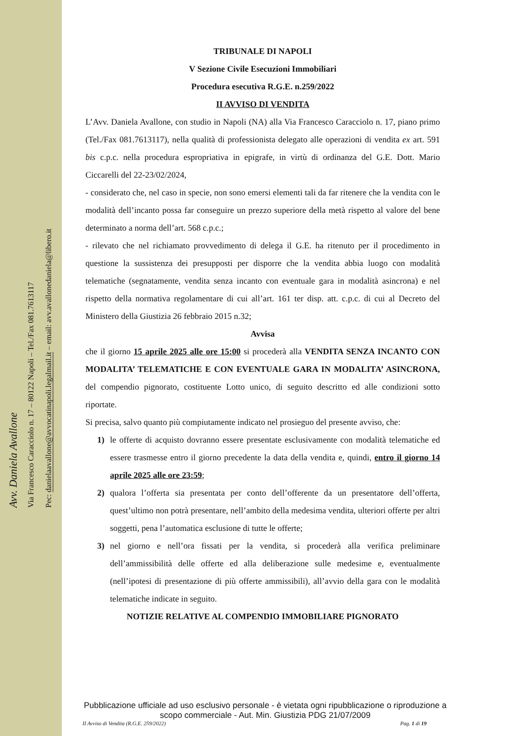Avv. Daniela Avallone
Via Francesco Caracciolo n. 17 – 80122 Napoli – Tel./Fax 081.7613117
Pec: danielaavallone@avvocatinapoli.legalmail.it – email: avv.avallonedaniela@libero.it
TRIBUNALE DI NAPOLI
V Sezione Civile Esecuzioni Immobiliari
Procedura esecutiva R.G.E. n.259/2022
II AVVISO DI VENDITA
L’Avv. Daniela Avallone, con studio in Napoli (NA) alla Via Francesco Caracciolo n. 17, piano primo (Tel./Fax 081.7613117), nella qualità di professionista delegato alle operazioni di vendita ex art. 591 bis c.p.c. nella procedura espropriativa in epigrafe, in virtù di ordinanza del G.E. Dott. Mario Ciccarelli del 22-23/02/2024,
- considerato che, nel caso in specie, non sono emersi elementi tali da far ritenere che la vendita con le modalità dell’incanto possa far conseguire un prezzo superiore della metà rispetto al valore del bene determinato a norma dell’art. 568 c.p.c.;
- rilevato che nel richiamato provvedimento di delega il G.E. ha ritenuto per il procedimento in questione la sussistenza dei presupposti per disporre che la vendita abbia luogo con modalità telematiche (segnatamente, vendita senza incanto con eventuale gara in modalità asincrona) e nel rispetto della normativa regolamentare di cui all’art. 161 ter disp. att. c.p.c. di cui al Decreto del Ministero della Giustizia 26 febbraio 2015 n.32;
Avvisa
che il giorno 15 aprile 2025 alle ore 15:00 si procederà alla VENDITA SENZA INCANTO CON MODALITA’ TELEMATICHE E CON EVENTUALE GARA IN MODALITA’ ASINCRONA, del compendio pignorato, costituente Lotto unico, di seguito descritto ed alle condizioni sotto riportate.
Si precisa, salvo quanto più compiutamente indicato nel prosieguo del presente avviso, che:
1) le offerte di acquisto dovranno essere presentate esclusivamente con modalità telematiche ed essere trasmesse entro il giorno precedente la data della vendita e, quindi, entro il giorno 14 aprile 2025 alle ore 23:59;
2) qualora l’offerta sia presentata per conto dell’offerente da un presentatore dell’offerta, quest’ultimo non potrà presentare, nell’ambito della medesima vendita, ulteriori offerte per altri soggetti, pena l’automatica esclusione di tutte le offerte;
3) nel giorno e nell’ora fissati per la vendita, si procederà alla verifica preliminare dell’ammissibilità delle offerte ed alla deliberazione sulle medesime e, eventualmente (nell’ipotesi di presentazione di più offerte ammissibili), all’avvio della gara con le modalità telematiche indicate in seguito.
NOTIZIE RELATIVE AL COMPENDIO IMMOBILIARE PIGNORATO
Pubblicazione ufficiale ad uso esclusivo personale - è vietata ogni ripubblicazione o riproduzione a scopo commerciale - Aut. Min. Giustizia PDG 21/07/2009
II Avviso di Vendita (R.G.E. 259/2022)
Pag. 1 di 19